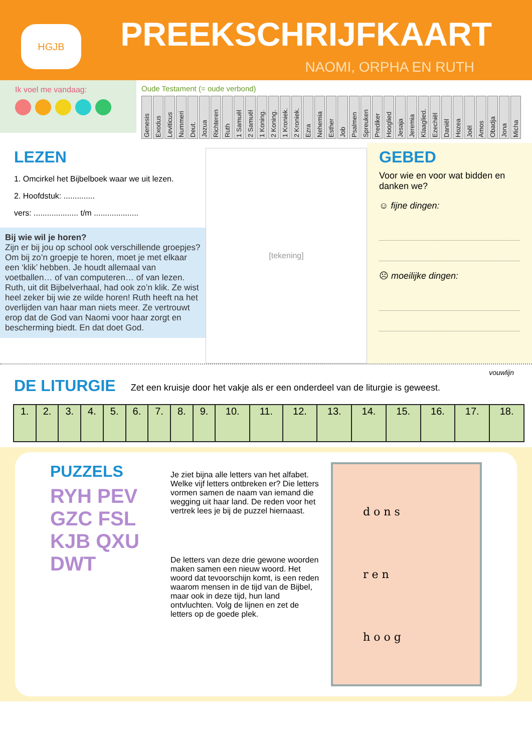HGJB PREEKSCHRIJFKAART
NAOMI, ORPHA EN RUTH
Ik voel me vandaag:
Oude Testament (= oude verbond)
Genesis
Exodus
Leviticus
Nummeri
Deut.
Jozua
Richteren
Ruth
1 Samuël
2 Samuël
1 Koning.
2 Koning.
1 Kroniek.
2 Kroniek.
Ezra
Nehemia
Esther
Job
Psalmen
Spreuken
Prediker
Hooglied
Jesaja
Jeremia
Klaaglied.
Ezechiël
Daniël
Hozea
Joël
Amos
Obadja
Jona
Micha
LEZEN
1. Omcirkel het Bijbelboek waar we uit lezen.
2. Hoofdstuk: ..............
vers: .................... t/m ....................
Bij wie wil je horen?
Zijn er bij jou op school ook verschillende groepjes? Om bij zo’n groepje te horen, moet je met elkaar een ‘klik’ hebben. Je houdt allemaal van voetballen… of van computeren… of van lezen. Ruth, uit dit Bijbelverhaal, had ook zo’n klik. Ze wist heel zeker bij wie ze wilde horen! Ruth heeft na het overlijden van haar man niets meer. Ze vertrouwt erop dat de God van Naomi voor haar zorgt en bescherming biedt. En dat doet God.
[tekening]
GEBED
Voor wie en voor wat bidden en danken we?
☺ fijne dingen:
☹ moeilijke dingen:
vouwlijn
DE LITURGIE
Zet een kruisje door het vakje als er een onderdeel van de liturgie is geweest.
| 1. | 2. | 3. | 4. | 5. | 6. | 7. | 8. | 9. | 10. | 11. | 12. | 13. | 14. | 15. | 16. | 17. | 18. |
PUZZELS
RYH PEV GZC FSL KJB QXU DWT
Je ziet bijna alle letters van het alfabet. Welke vijf letters ontbreken er? Die letters vormen samen de naam van iemand die wegging uit haar land. De reden voor het vertrek lees je bij de puzzel hiernaast.
De letters van deze drie gewone woorden maken samen een nieuw woord. Het woord dat tevoorschijn komt, is een reden waarom mensen in de tijd van de Bijbel, maar ook in deze tijd, hun land ontvluchten. Volg de lijnen en zet de letters op de goede plek.
d o n s
r e n
h o o g